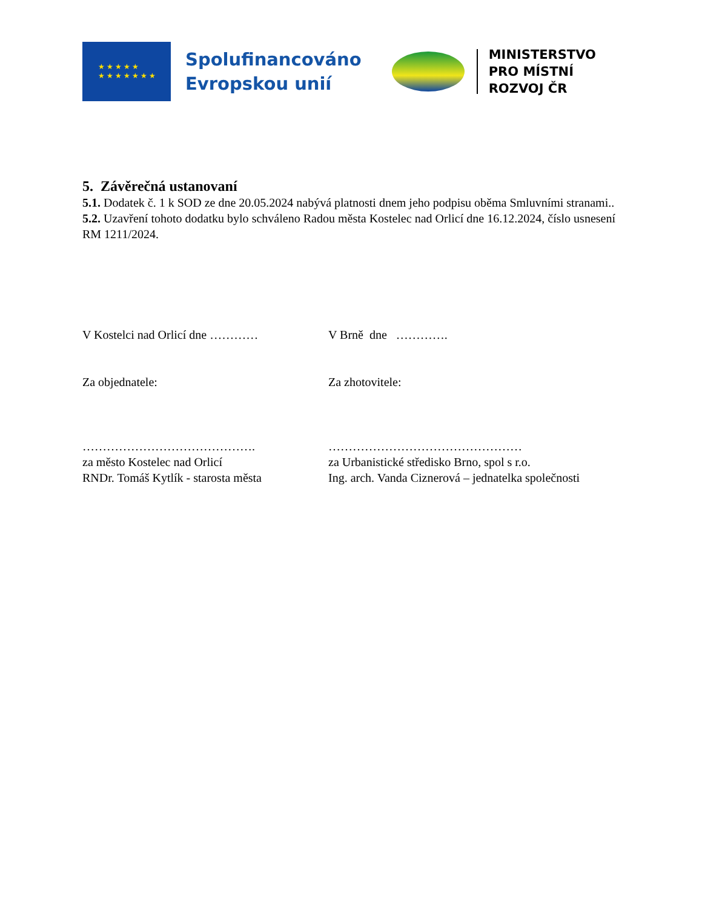★ ★ ★ ★ ★
★ ★ ★ ★ ★ ★ ★
Spolufinancováno
Evropskou unií
MINISTERSTVO
PRO MÍSTNÍ
ROZVOJ ČR
5. Závěrečná ustanovaní
5.1. Dodatek č. 1 k SOD ze dne 20.05.2024 nabývá platnosti dnem jeho podpisu oběma Smluvními stranami..
5.2. Uzavření tohoto dodatku bylo schváleno Radou města Kostelec nad Orlicí dne 16.12.2024, číslo usnesení RM 1211/2024.
V Kostelci nad Orlicí dne ………… V Brně dne ………….
Za objednatele: Za zhotovitele:
…………………………………….
za město Kostelec nad Orlicí
RNDr. Tomáš Kytlík - starosta města
…………………………………………
za Urbanistické středisko Brno, spol s r.o.
Ing. arch. Vanda Ciznerová – jednatelka společnosti